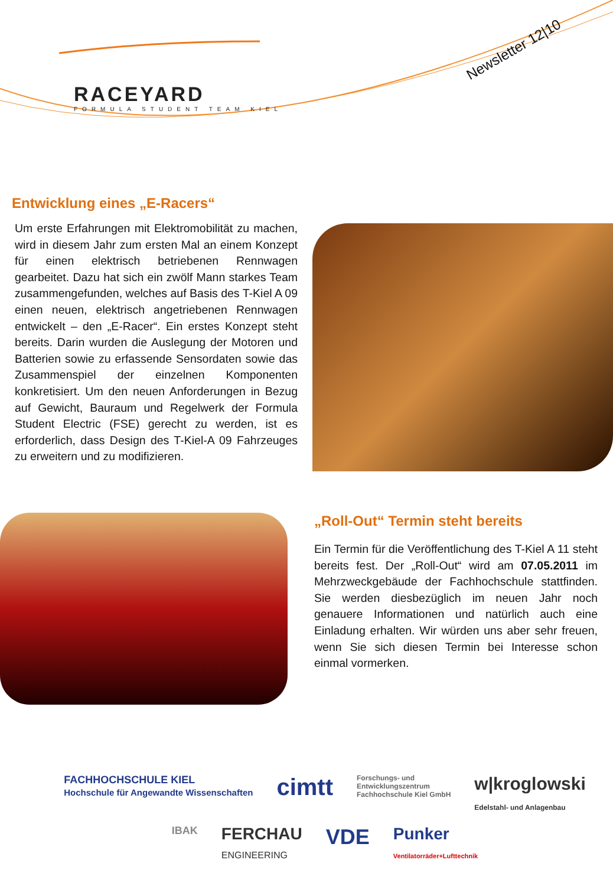RACEYARD
FORMULA STUDENT TEAM KIEL
Newsletter 12|10
Entwicklung eines „E-Racers“
Um erste Erfahrungen mit Elektromobilität zu machen, wird in diesem Jahr zum ersten Mal an einem Konzept für einen elektrisch betriebenen Rennwagen gearbeitet. Dazu hat sich ein zwölf Mann starkes Team zusammengefunden, welches auf Basis des T-Kiel A 09 einen neuen, elektrisch angetriebenen Rennwagen entwickelt – den „E-Racer“. Ein erstes Konzept steht bereits. Darin wurden die Auslegung der Motoren und Batterien sowie zu erfassende Sensordaten sowie das Zusammenspiel der einzelnen Komponenten konkretisiert. Um den neuen Anforderungen in Bezug auf Gewicht, Bauraum und Regelwerk der Formula Student Electric (FSE) gerecht zu werden, ist es erforderlich, dass Design des T-Kiel-A 09 Fahrzeuges zu erweitern und zu modifizieren.
„Roll-Out“ Termin steht bereits
Ein Termin für die Veröffentlichung des T-Kiel A 11 steht bereits fest. Der „Roll-Out“ wird am 07.05.2011 im Mehrzweckgebäude der Fachhochschule stattfinden. Sie werden diesbezüglich im neuen Jahr noch genauere Informationen und natürlich auch eine Einladung erhalten. Wir würden uns aber sehr freuen, wenn Sie sich diesen Termin bei Interesse schon einmal vormerken.
FACHHOCHSCHULE KIEL
Hochschule für Angewandte Wissenschaften cimtt Forschungs- und
Entwicklungszentrum
Fachhochschule Kiel GmbH w|kroglowski
Edelstahl- und Anlagenbau IBAK FERCHAU
ENGINEERING VDE Punker
Ventilatorräder+Lufttechnik